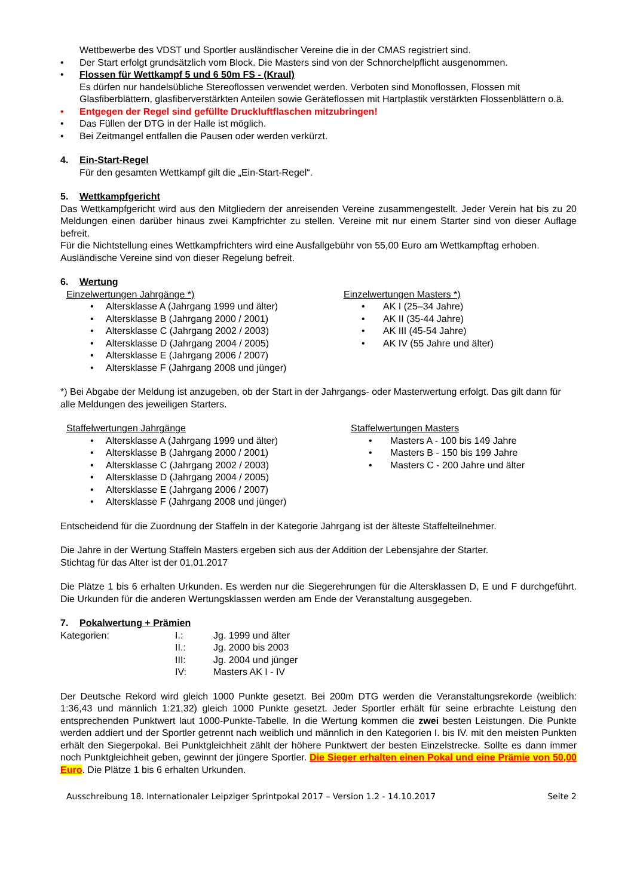Wettbewerbe des VDST und Sportler ausländischer Vereine die in der CMAS registriert sind.
• Der Start erfolgt grundsätzlich vom Block. Die Masters sind von der Schnorchelpflicht ausgenommen.
• Flossen für Wettkampf 5 und 6 50m FS - (Kraul)
Es dürfen nur handelsübliche Stereoflossen verwendet werden. Verboten sind Monoflossen, Flossen mit Glasfiberblättern, glasfiberverstärkten Anteilen sowie Geräteflossen mit Hartplastik verstärkten Flossenblättern o.ä.
• Entgegen der Regel sind gefüllte Druckluftflaschen mitzubringen!
• Das Füllen der DTG in der Halle ist möglich.
• Bei Zeitmangel entfallen die Pausen oder werden verkürzt.
4. Ein-Start-Regel
Für den gesamten Wettkampf gilt die „Ein-Start-Regel“.
5. Wettkampfgericht
Das Wettkampfgericht wird aus den Mitgliedern der anreisenden Vereine zusammengestellt. Jeder Verein hat bis zu 20 Meldungen einen darüber hinaus zwei Kampfrichter zu stellen. Vereine mit nur einem Starter sind von dieser Auflage befreit.
Für die Nichtstellung eines Wettkampfrichters wird eine Ausfallgebühr von 55,00 Euro am Wettkampftag erhoben.
Ausländische Vereine sind von dieser Regelung befreit.
6. Wertung
Einzelwertungen Jahrgänge *)
• Altersklasse A (Jahrgang 1999 und älter)
• Altersklasse B (Jahrgang 2000 / 2001)
• Altersklasse C (Jahrgang 2002 / 2003)
• Altersklasse D (Jahrgang 2004 / 2005)
• Altersklasse E (Jahrgang 2006 / 2007)
• Altersklasse F (Jahrgang 2008 und jünger)
Einzelwertungen Masters *)
• AK I (25–34 Jahre)
• AK II (35-44 Jahre)
• AK III (45-54 Jahre)
• AK IV (55 Jahre und älter)
*) Bei Abgabe der Meldung ist anzugeben, ob der Start in der Jahrgangs- oder Masterwertung erfolgt. Das gilt dann für alle Meldungen des jeweiligen Starters.
Staffelwertungen Jahrgänge
• Altersklasse A (Jahrgang 1999 und älter)
• Altersklasse B (Jahrgang 2000 / 2001)
• Altersklasse C (Jahrgang 2002 / 2003)
• Altersklasse D (Jahrgang 2004 / 2005)
• Altersklasse E (Jahrgang 2006 / 2007)
• Altersklasse F (Jahrgang 2008 und jünger)
Staffelwertungen Masters
• Masters A - 100 bis 149 Jahre
• Masters B - 150 bis 199 Jahre
• Masters C - 200 Jahre und älter
Entscheidend für die Zuordnung der Staffeln in der Kategorie Jahrgang ist der älteste Staffelteilnehmer.
Die Jahre in der Wertung Staffeln Masters ergeben sich aus der Addition der Lebensjahre der Starter.
Stichtag für das Alter ist der 01.01.2017
Die Plätze 1 bis 6 erhalten Urkunden. Es werden nur die Siegerehrungen für die Altersklassen D, E und F durchgeführt. Die Urkunden für die anderen Wertungsklassen werden am Ende der Veranstaltung ausgegeben.
7. Pokalwertung + Prämien
| Kategorien: | I.: | Jg. 1999 und älter |
| | II.: | Jg. 2000 bis 2003 |
| | III: | Jg. 2004 und jünger |
| | IV: | Masters AK I - IV |
Der Deutsche Rekord wird gleich 1000 Punkte gesetzt. Bei 200m DTG werden die Veranstaltungsrekorde (weiblich: 1:36,43 und männlich 1:21,32) gleich 1000 Punkte gesetzt. Jeder Sportler erhält für seine erbrachte Leistung den entsprechenden Punktwert laut 1000-Punkte-Tabelle. In die Wertung kommen die zwei besten Leistungen. Die Punkte werden addiert und der Sportler getrennt nach weiblich und männlich in den Kategorien I. bis IV. mit den meisten Punkten erhält den Siegerpokal. Bei Punktgleichheit zählt der höhere Punktwert der besten Einzelstrecke. Sollte es dann immer noch Punktgleichheit geben, gewinnt der jüngere Sportler. Die Sieger erhalten einen Pokal und eine Prämie von 50,00 Euro. Die Plätze 1 bis 6 erhalten Urkunden.
Ausschreibung 18. Internationaler Leipziger Sprintpokal 2017 – Version 1.2 - 14.10.2017 Seite 2